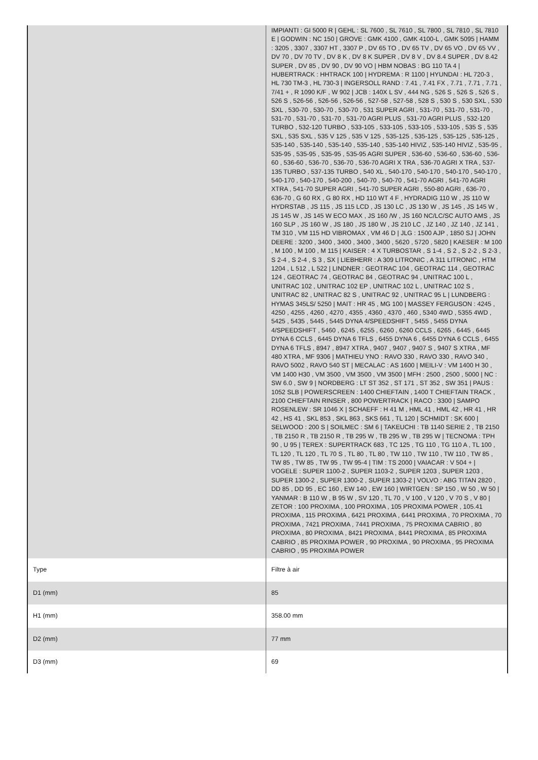| | IMPIANTI : GI 5000 R / GEHL : SL 7600 , SL 7610 , SL 7800 , SL 7810 , SL 7810 E / GODWIN : NC 150 / GROVE : GMK 4100 , GMK 4100-L , GMK 5095 / HAMM : 3205 , 3307 , 3307 HT , 3307 P , DV 65 TO , DV 65 TV , DV 65 VO , DV 65 VV , DV 70 , DV 70 TV , DV 8 K , DV 8 K SUPER , DV 8 V , DV 8.4 SUPER , DV 8.42 SUPER , DV 85 , DV 90 , DV 90 VO / HBM NOBAS : BG 110 TA 4 / HUBERTRACK : HHTRACK 100 / HYDREMA : R 1100 / HYUNDAI : HL 720-3 , HL 730 TM-3 , HL 730-3 / INGERSOLL RAND : 7.41 , 7.41 FX , 7.71 , 7.71 , 7.71 , 7/41 + , R 1090 K/F , W 902 / JCB : 140X L SV , 444 NG , 526 S , 526 S , 526 S , 526 S , 526-56 , 526-56 , 526-56 , 527-58 , 527-58 , 528 S , 530 S , 530 SXL , 530 SXL , 530-70 , 530-70 , 530-70 , 531 SUPER AGRI , 531-70 , 531-70 , 531-70 , 531-70 , 531-70 , 531-70 , 531-70 AGRI PLUS , 531-70 AGRI PLUS , 532-120 TURBO , 532-120 TURBO , 533-105 , 533-105 , 533-105 , 533-105 , 535 S , 535 SXL , 535 SXL , 535 V 125 , 535 V 125 , 535-125 , 535-125 , 535-125 , 535-125 , 535-140 , 535-140 , 535-140 , 535-140 , 535-140 HIVIZ , 535-140 HIVIZ , 535-95 , 535-95 , 535-95 , 535-95 , 535-95 AGRI SUPER , 536-60 , 536-60 , 536-60 , 536-60 , 536-60 , 536-70 , 536-70 , 536-70 AGRI X TRA , 536-70 AGRI X TRA , 537-135 TURBO , 537-135 TURBO , 540 XL , 540-170 , 540-170 , 540-170 , 540-170 , 540-170 , 540-170 , 540-200 , 540-70 , 540-70 , 541-70 AGRI , 541-70 AGRI XTRA , 541-70 SUPER AGRI , 541-70 SUPER AGRI , 550-80 AGRI , 636-70 , 636-70 , G 60 RX , G 80 RX , HD 110 WT 4 F , HYDRADIG 110 W , JS 110 W HYDRSTAB , JS 115 , JS 115 LCD , JS 130 LC , JS 130 W , JS 145 , JS 145 W , JS 145 W , JS 145 W ECO MAX , JS 160 /W , JS 160 NC/LC/SC AUTO AMS , JS 160 SLP , JS 160 W , JS 180 , JS 180 W , JS 210 LC , JZ 140 , JZ 140 , JZ 141 , TM 310 , VM 115 HD VIBROMAX , VM 46 D / JLG : 1500 AJP , 1850 SJ / JOHN DEERE : 3200 , 3400 , 3400 , 3400 , 3400 , 5620 , 5720 , 5820 / KAESER : M 100 , M 100 , M 100 , M 115 / KAISER : 4 X TURBOSTAR , S 1-4 , S 2 , S 2-2 , S 2-3 , S 2-4 , S 2-4 , S 3 , SX / LIEBHERR : A 309 LITRONIC , A 311 LITRONIC , HTM 1204 , L 512 , L 522 / LINDNER : GEOTRAC 104 , GEOTRAC 114 , GEOTRAC 124 , GEOTRAC 74 , GEOTRAC 84 , GEOTRAC 94 , UNITRAC 100 L , UNITRAC 102 , UNITRAC 102 EP , UNITRAC 102 L , UNITRAC 102 S , UNITRAC 82 , UNITRAC 82 S , UNITRAC 92 , UNITRAC 95 L / LUNDBERG : HYMAS 345LS/ 5250 / MAIT : HR 45 , MG 100 / MASSEY FERGUSON : 4245 , 4250 , 4255 , 4260 , 4270 , 4355 , 4360 , 4370 , 460 , 5340 4WD , 5355 4WD , 5425 , 5435 , 5445 , 5445 DYNA 4/SPEEDSHIFT , 5455 , 5455 DYNA 4/SPEEDSHIFT , 5460 , 6245 , 6255 , 6260 , 6260 CCLS , 6265 , 6445 , 6445 DYNA 6 CCLS , 6445 DYNA 6 TFLS , 6455 DYNA 6 , 6455 DYNA 6 CCLS , 6455 DYNA 6 TFLS , 8947 , 8947 XTRA , 9407 , 9407 , 9407 S , 9407 S XTRA , MF 480 XTRA , MF 9306 / MATHIEU YNO : RAVO 330 , RAVO 330 , RAVO 340 , RAVO 5002 , RAVO 540 ST / MECALAC : AS 1600 / MEILI-V : VM 1400 H 30 , VM 1400 H30 , VM 3500 , VM 3500 , VM 3500 / MFH : 2500 , 2500 , 5000 / NC : SW 6.0 , SW 9 / NORDBERG : LT ST 352 , ST 171 , ST 352 , SW 351 / PAUS : 1052 SLB / POWERSCREEN : 1400 CHIEFTAIN , 1400 T CHIEFTAIN TRACK , 2100 CHIEFTAIN RINSER , 800 POWERTRACK / RACO : 3300 / SAMPO ROSENLEW : SR 1046 X / SCHAEFF : H 41 M , HML 41 , HML 42 , HR 41 , HR 42 , HS 41 , SKL 853 , SKL 863 , SKS 661 , TL 120 / SCHMIDT : SK 600 / SELWOOD : 200 S / SOILMEC : SM 6 / TAKEUCHI : TB 1140 SERIE 2 , TB 2150 , TB 2150 R , TB 2150 R , TB 295 W , TB 295 W , TB 295 W / TECNOMA : TPH 90 , U 95 / TEREX : SUPERTRACK 683 , TC 125 , TG 110 , TG 110 A , TL 100 , TL 120 , TL 120 , TL 70 S , TL 80 , TL 80 , TW 110 , TW 110 , TW 110 , TW 85 , TW 85 , TW 85 , TW 95 , TW 95-4 / TIM : TS 2000 / VAIACAR : V 504 + / VOGELE : SUPER 1100-2 , SUPER 1103-2 , SUPER 1203 , SUPER 1203 , SUPER 1300-2 , SUPER 1300-2 , SUPER 1303-2 / VOLVO : ABG TITAN 2820 , DD 85 , DD 95 , EC 160 , EW 140 , EW 160 / WIRTGEN : SP 150 , W 50 , W 50 / YANMAR : B 110 W , B 95 W , SV 120 , TL 70 , V 100 , V 120 , V 70 S , V 80 / ZETOR : 100 PROXIMA , 100 PROXIMA , 105 PROXIMA POWER , 105.41 PROXIMA , 115 PROXIMA , 6421 PROXIMA , 6441 PROXIMA , 70 PROXIMA , 70 PROXIMA , 7421 PROXIMA , 7441 PROXIMA , 75 PROXIMA CABRIO , 80 PROXIMA , 80 PROXIMA , 8421 PROXIMA , 8441 PROXIMA , 85 PROXIMA CABRIO , 85 PROXIMA POWER , 90 PROXIMA , 90 PROXIMA , 95 PROXIMA CABRIO , 95 PROXIMA POWER |
| Type | Filtre à air |
| D1 (mm) | 85 |
| H1 (mm) | 358.00 mm |
| D2 (mm) | 77 mm |
| D3 (mm) | 69 |